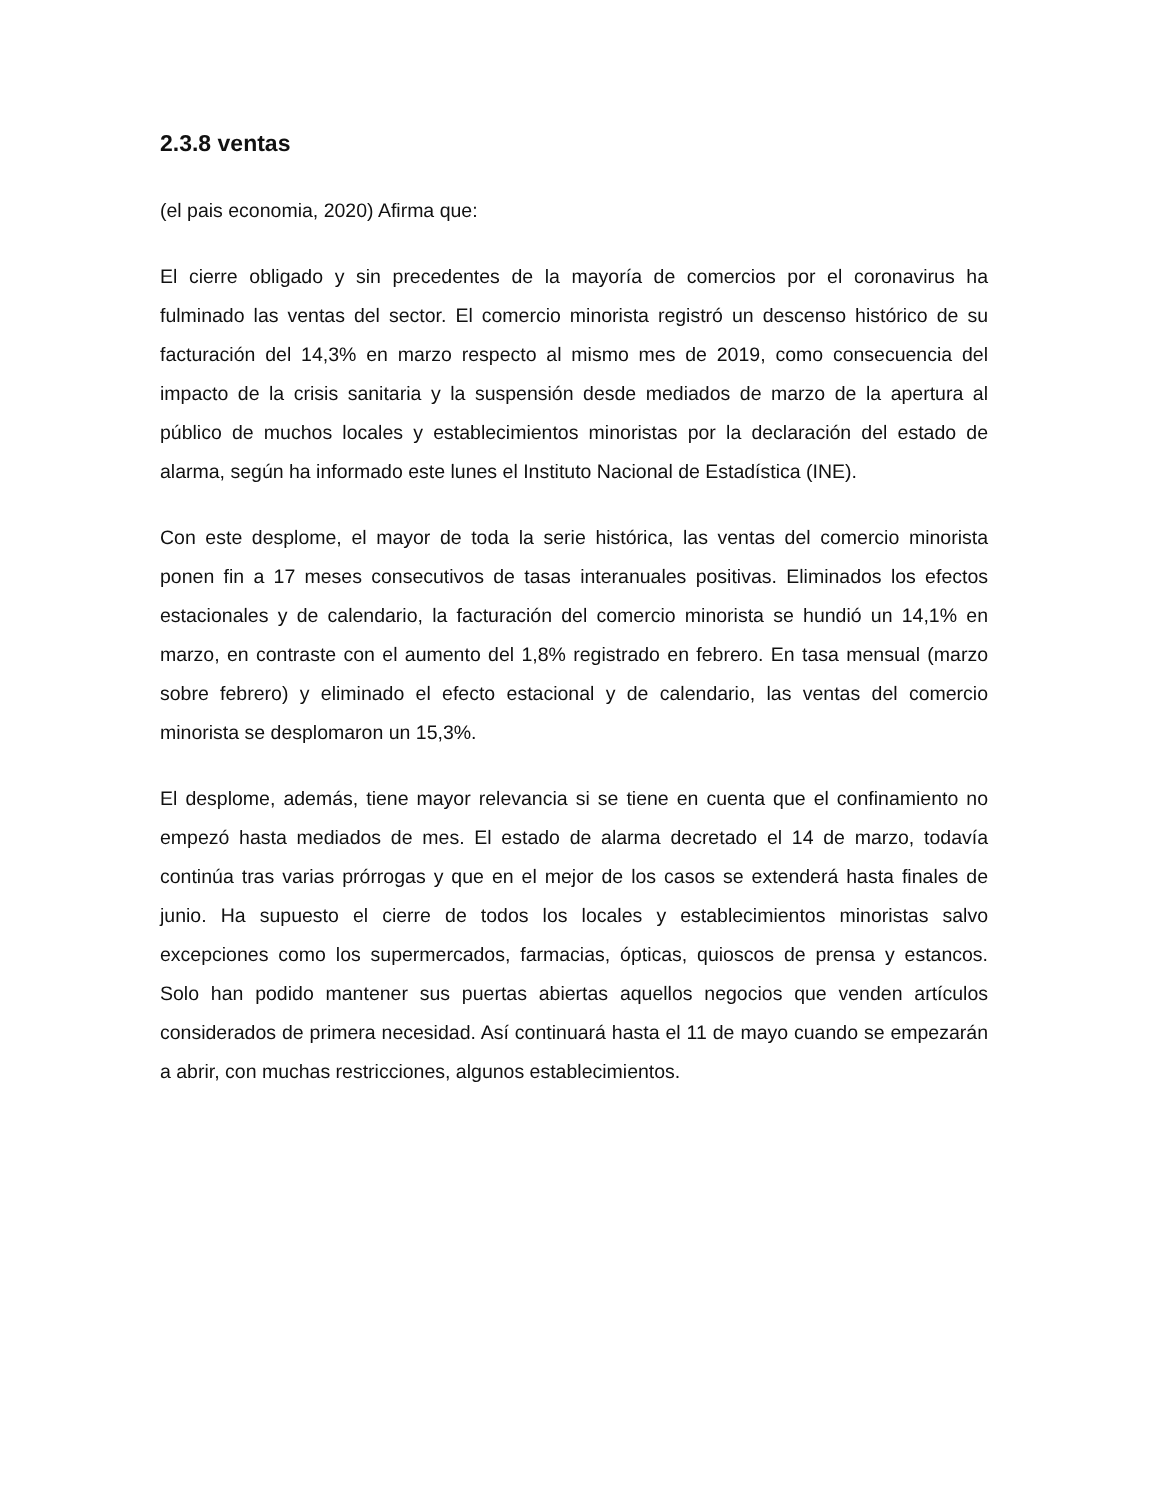2.3.8 ventas
(el pais economia, 2020) Afirma que:
El cierre obligado y sin precedentes de la mayoría de comercios por el coronavirus ha fulminado las ventas del sector. El comercio minorista registró un descenso histórico de su facturación del 14,3% en marzo respecto al mismo mes de 2019, como consecuencia del impacto de la crisis sanitaria y la suspensión desde mediados de marzo de la apertura al público de muchos locales y establecimientos minoristas por la declaración del estado de alarma, según ha informado este lunes el Instituto Nacional de Estadística (INE).
Con este desplome, el mayor de toda la serie histórica, las ventas del comercio minorista ponen fin a 17 meses consecutivos de tasas interanuales positivas. Eliminados los efectos estacionales y de calendario, la facturación del comercio minorista se hundió un 14,1% en marzo, en contraste con el aumento del 1,8% registrado en febrero. En tasa mensual (marzo sobre febrero) y eliminado el efecto estacional y de calendario, las ventas del comercio minorista se desplomaron un 15,3%.
El desplome, además, tiene mayor relevancia si se tiene en cuenta que el confinamiento no empezó hasta mediados de mes. El estado de alarma decretado el 14 de marzo, todavía continúa tras varias prórrogas y que en el mejor de los casos se extenderá hasta finales de junio. Ha supuesto el cierre de todos los locales y establecimientos minoristas salvo excepciones como los supermercados, farmacias, ópticas, quioscos de prensa y estancos. Solo han podido mantener sus puertas abiertas aquellos negocios que venden artículos considerados de primera necesidad. Así continuará hasta el 11 de mayo cuando se empezarán a abrir, con muchas restricciones, algunos establecimientos.